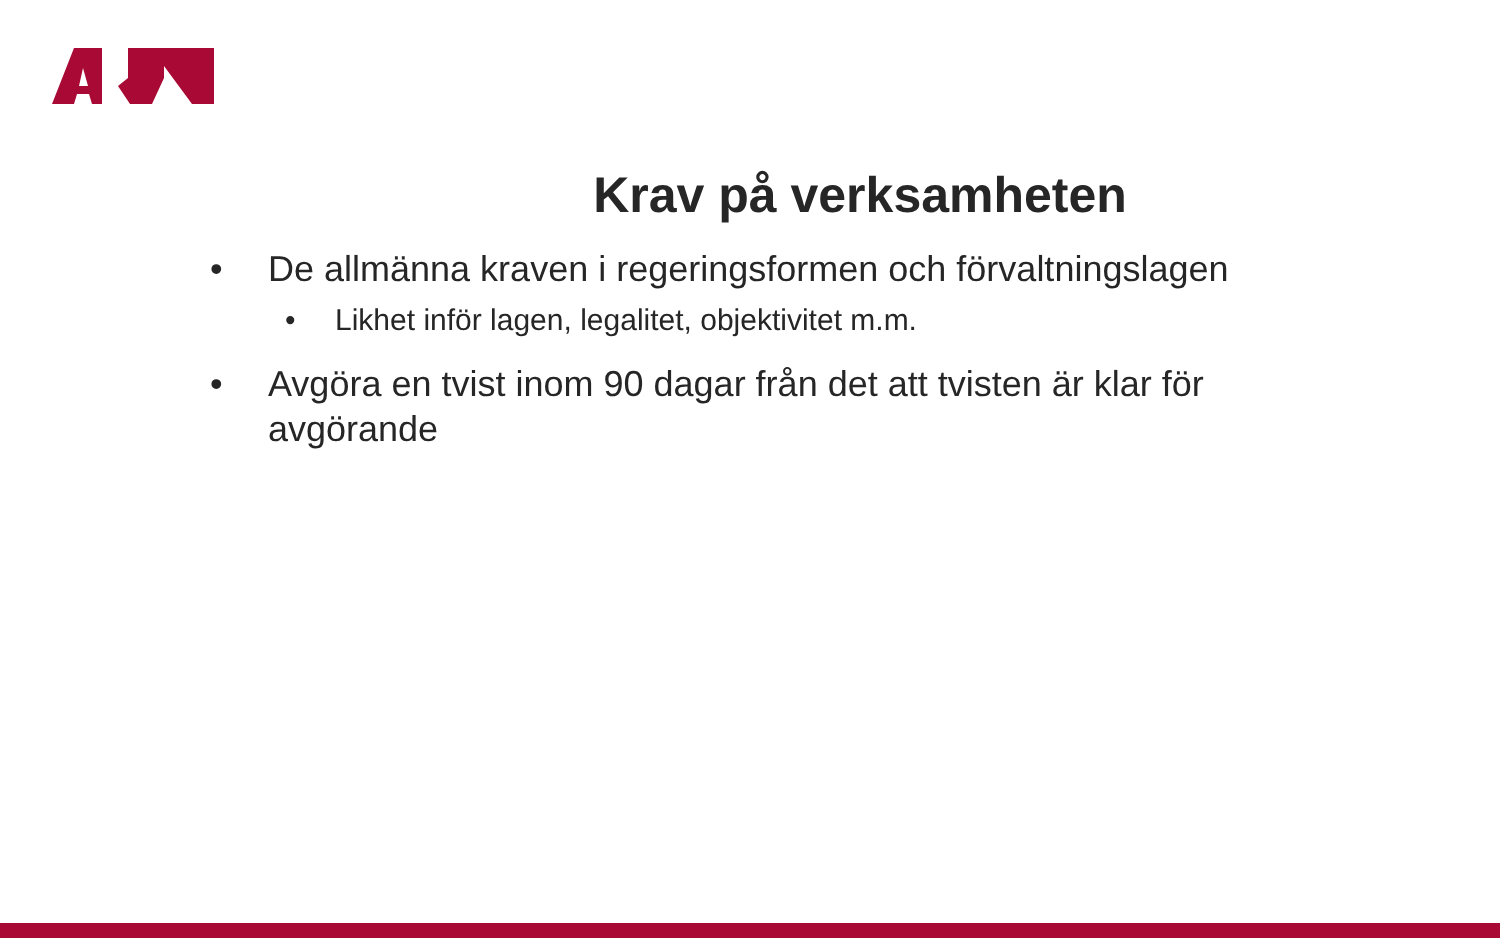Krav på verksamheten
• De allmänna kraven i regeringsformen och förvaltningslagen
• Likhet inför lagen, legalitet, objektivitet m.m.
• Avgöra en tvist inom 90 dagar från det att tvisten är klar för avgörande